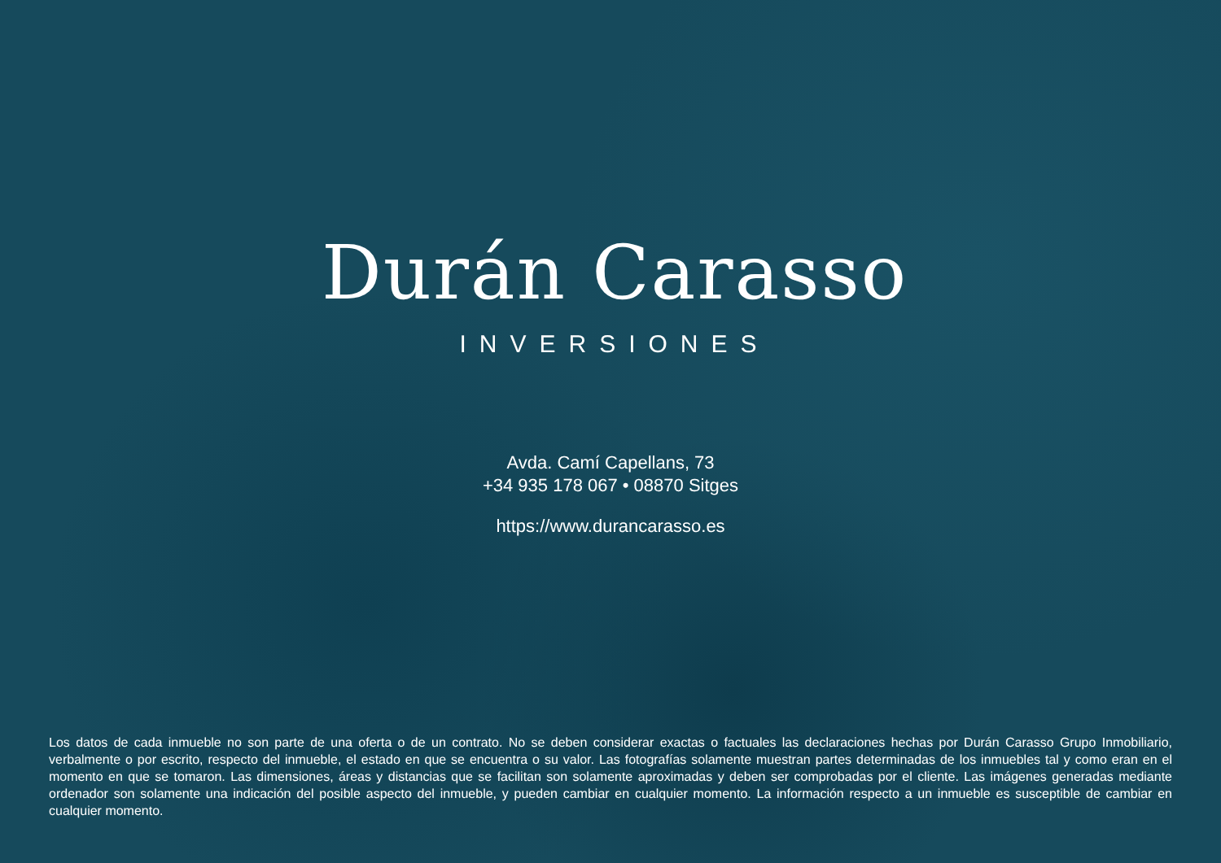Durán Carasso
INVERSIONES
Avda. Camí Capellans, 73
+34 935 178 067 • 08870 Sitges
https://www.durancarasso.es
Los datos de cada inmueble no son parte de una oferta o de un contrato. No se deben considerar exactas o factuales las declaraciones hechas por Durán Carasso Grupo Inmobiliario, verbalmente o por escrito, respecto del inmueble, el estado en que se encuentra o su valor. Las fotografías solamente muestran partes determinadas de los inmuebles tal y como eran en el momento en que se tomaron. Las dimensiones, áreas y distancias que se facilitan son solamente aproximadas y deben ser comprobadas por el cliente. Las imágenes generadas mediante ordenador son solamente una indicación del posible aspecto del inmueble, y pueden cambiar en cualquier momento. La información respecto a un inmueble es susceptible de cambiar en cualquier momento.